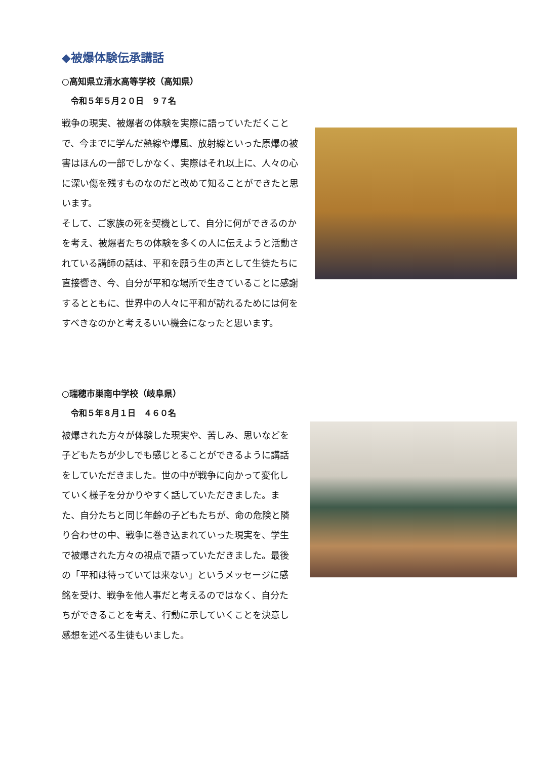◆被爆体験伝承講話
○高知県立清水高等学校（高知県）
令和５年５月２０日　９７名
戦争の現実、被爆者の体験を実際に語っていただくことで、今までに学んだ熱線や爆風、放射線といった原爆の被害はほんの一部でしかなく、実際はそれ以上に、人々の心に深い傷を残すものなのだと改めて知ることができたと思います。
そして、ご家族の死を契機として、自分に何ができるのかを考え、被爆者たちの体験を多くの人に伝えようと活動されている講師の話は、平和を願う生の声として生徒たちに直接響き、今、自分が平和な場所で生きていることに感謝するとともに、世界中の人々に平和が訪れるためには何をすべきなのかと考えるいい機会になったと思います。
○瑞穂市巣南中学校（岐阜県）
令和５年８月１日　４６０名
被爆された方々が体験した現実や、苦しみ、思いなどを子どもたちが少しでも感じとることができるように講話をしていただきました。世の中が戦争に向かって変化していく様子を分かりやすく話していただきました。また、自分たちと同じ年齢の子どもたちが、命の危険と隣り合わせの中、戦争に巻き込まれていった現実を、学生で被爆された方々の視点で語っていただきました。最後の「平和は待っていては来ない」というメッセージに感銘を受け、戦争を他人事だと考えるのではなく、自分たちができることを考え、行動に示していくことを決意し感想を述べる生徒もいました。